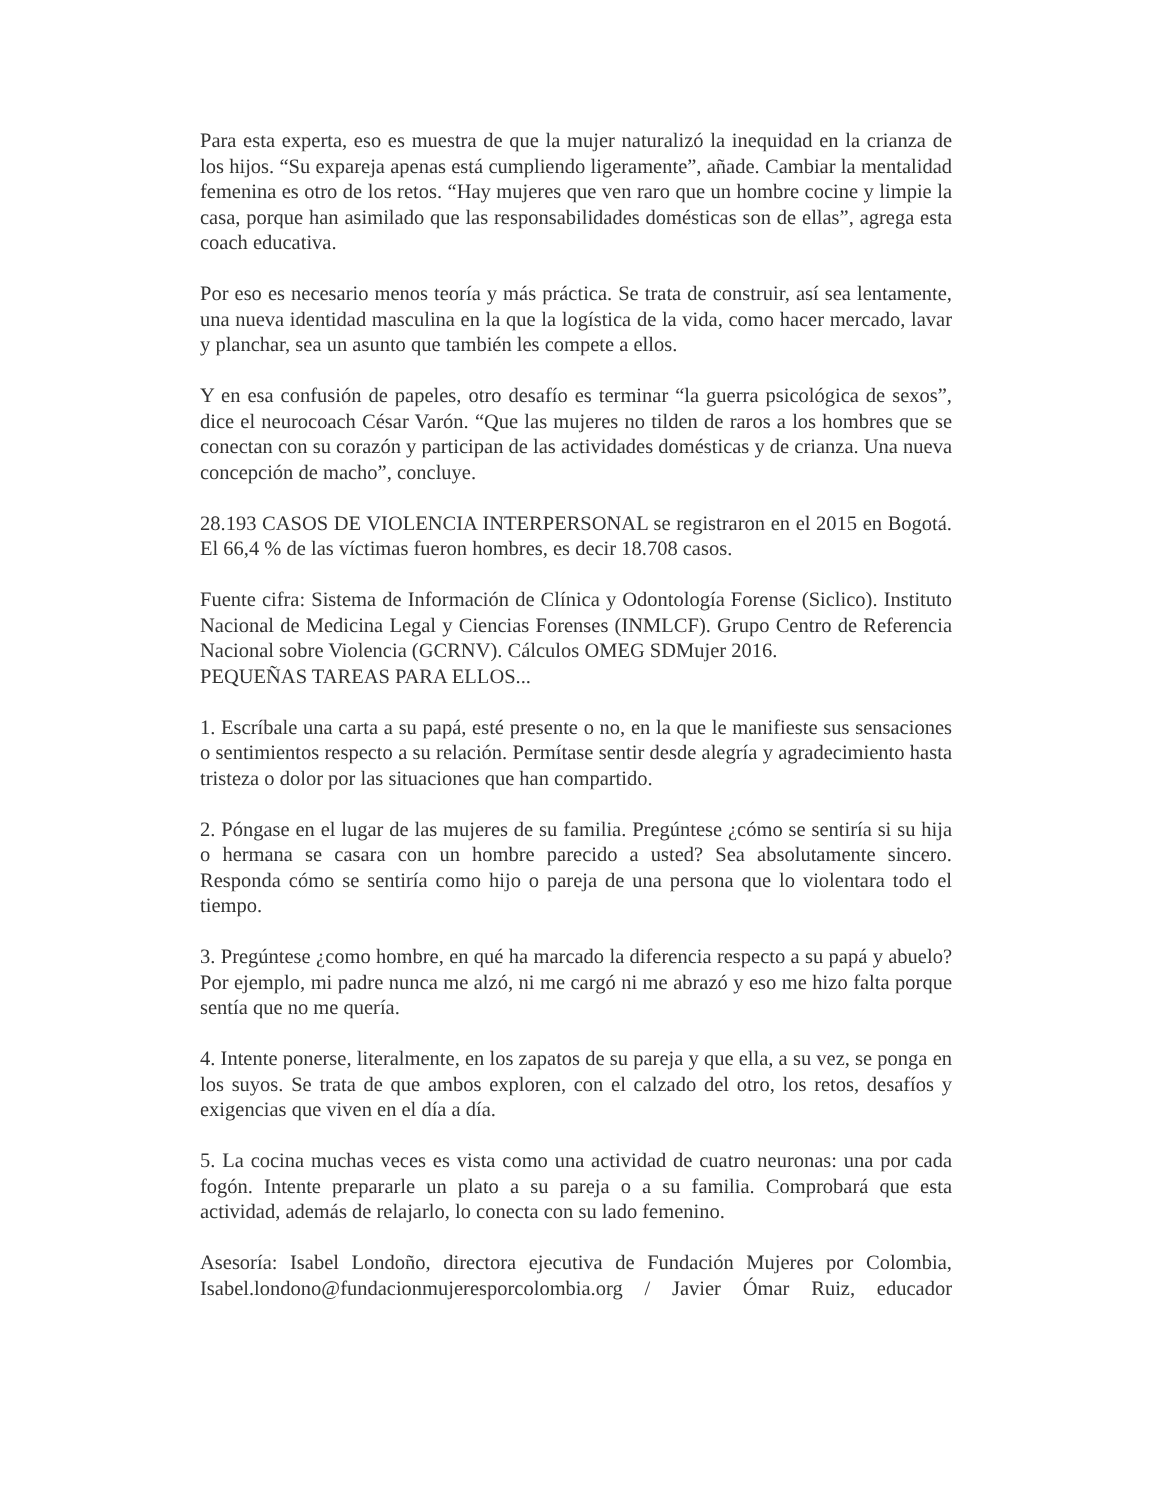Para esta experta, eso es muestra de que la mujer naturalizó la inequidad en la crianza de los hijos. “Su expareja apenas está cumpliendo ligeramente”, añade. Cambiar la mentalidad femenina es otro de los retos. “Hay mujeres que ven raro que un hombre cocine y limpie la casa, porque han asimilado que las responsabilidades domésticas son de ellas”, agrega esta coach educativa.
Por eso es necesario menos teoría y más práctica. Se trata de construir, así sea lentamente, una nueva identidad masculina en la que la logística de la vida, como hacer mercado, lavar y planchar, sea un asunto que también les compete a ellos.
Y en esa confusión de papeles, otro desafío es terminar “la guerra psicológica de sexos”, dice el neurocoach César Varón. “Que las mujeres no tilden de raros a los hombres que se conectan con su corazón y participan de las actividades domésticas y de crianza. Una nueva concepción de macho”, concluye.
28.193 CASOS DE VIOLENCIA INTERPERSONAL se registraron en el 2015 en Bogotá. El 66,4 % de las víctimas fueron hombres, es decir 18.708 casos.
Fuente cifra: Sistema de Información de Clínica y Odontología Forense (Siclico). Instituto Nacional de Medicina Legal y Ciencias Forenses (INMLCF). Grupo Centro de Referencia Nacional sobre Violencia (GCRNV). Cálculos OMEG SDMujer 2016.
PEQUEÑAS TAREAS PARA ELLOS...
1. Escríbale una carta a su papá, esté presente o no, en la que le manifieste sus sensaciones o sentimientos respecto a su relación. Permítase sentir desde alegría y agradecimiento hasta tristeza o dolor por las situaciones que han compartido.
2. Póngase en el lugar de las mujeres de su familia. Pregúntese ¿cómo se sentiría si su hija o hermana se casara con un hombre parecido a usted? Sea absolutamente sincero. Responda cómo se sentiría como hijo o pareja de una persona que lo violentara todo el tiempo.
3. Pregúntese ¿como hombre, en qué ha marcado la diferencia respecto a su papá y abuelo? Por ejemplo, mi padre nunca me alzó, ni me cargó ni me abrazó y eso me hizo falta porque sentía que no me quería.
4. Intente ponerse, literalmente, en los zapatos de su pareja y que ella, a su vez, se ponga en los suyos. Se trata de que ambos exploren, con el calzado del otro, los retos, desafíos y exigencias que viven en el día a día.
5. La cocina muchas veces es vista como una actividad de cuatro neuronas: una por cada fogón. Intente prepararle un plato a su pareja o a su familia. Comprobará que esta actividad, además de relajarlo, lo conecta con su lado femenino.
Asesoría: Isabel Londoño, directora ejecutiva de Fundación Mujeres por Colombia, Isabel.londono@fundacionmujeresporcolombia.org / Javier Ómar Ruiz, educador